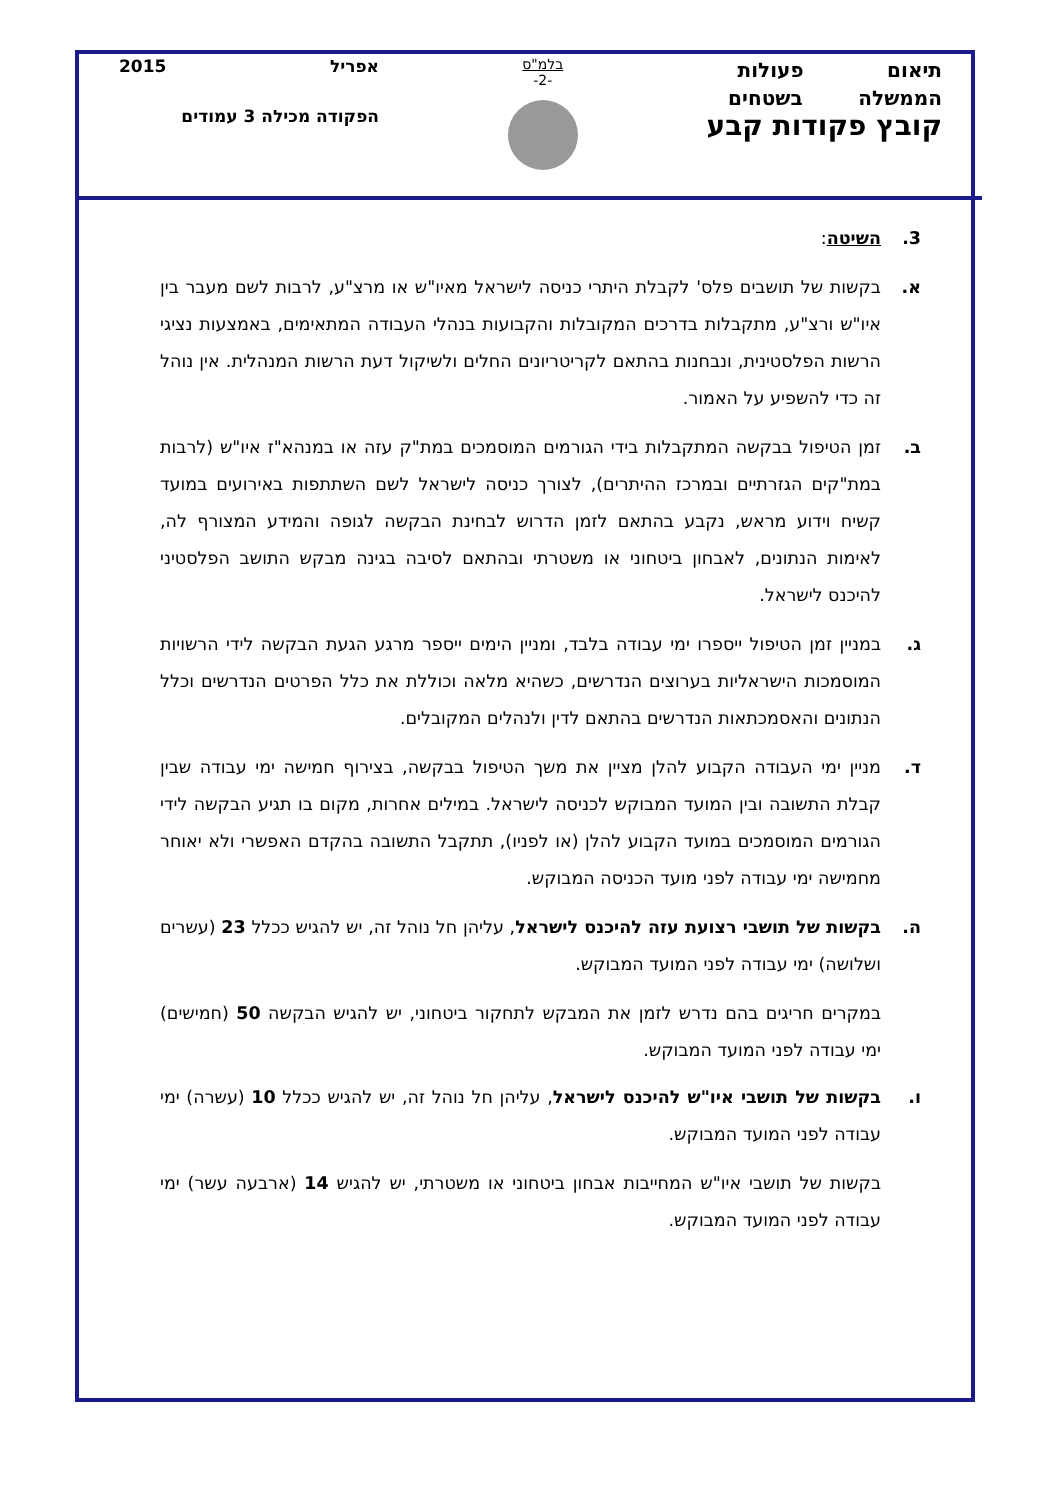תיאום פעולות
הממשלה בשטחים
קובץ פקודות קבע
בלמ"ס
-2-
אפריל 2015
הפקודה מכילה 3 עמודים
3. השיטה:
א. בקשות של תושבים פלס' לקבלת היתרי כניסה לישראל מאיו"ש או מרצ"ע, לרבות לשם מעבר בין איו"ש ורצ"ע, מתקבלות בדרכים המקובלות והקבועות בנהלי העבודה המתאימים, באמצעות נציגי הרשות הפלסטינית, ונבחנות בהתאם לקריטריונים החלים ולשיקול דעת הרשות המנהלית. אין נוהל זה כדי להשפיע על האמור.
ב. זמן הטיפול בבקשה המתקבלות בידי הגורמים המוסמכים במת"ק עזה או במנהא"ז איו"ש (לרבות במת"קים הגזרתיים ובמרכז ההיתרים), לצורך כניסה לישראל לשם השתתפות באירועים במועד קשיח וידוע מראש, נקבע בהתאם לזמן הדרוש לבחינת הבקשה לגופה והמידע המצורף לה, לאימות הנתונים, לאבחון ביטחוני או משטרתי ובהתאם לסיבה בגינה מבקש התושב הפלסטיני להיכנס לישראל.
ג. במניין זמן הטיפול ייספרו ימי עבודה בלבד, ומניין הימים ייספר מרגע הגעת הבקשה לידי הרשויות המוסמכות הישראליות בערוצים הנדרשים, כשהיא מלאה וכוללת את כלל הפרטים הנדרשים וכלל הנתונים והאסמכתאות הנדרשים בהתאם לדין ולנהלים המקובלים.
ד. מניין ימי העבודה הקבוע להלן מציין את משך הטיפול בבקשה, בצירוף חמישה ימי עבודה שבין קבלת התשובה ובין המועד המבוקש לכניסה לישראל. במילים אחרות, מקום בו תגיע הבקשה לידי הגורמים המוסמכים במועד הקבוע להלן (או לפניו), תתקבל התשובה בהקדם האפשרי ולא יאוחר מחמישה ימי עבודה לפני מועד הכניסה המבוקש.
ה. בקשות של תושבי רצועת עזה להיכנס לישראל, עליהן חל נוהל זה, יש להגיש ככלל 23 (עשרים ושלושה) ימי עבודה לפני המועד המבוקש.
במקרים חריגים בהם נדרש לזמן את המבקש לתחקור ביטחוני, יש להגיש הבקשה 50 (חמישים) ימי עבודה לפני המועד המבוקש.
ו. בקשות של תושבי איו"ש להיכנס לישראל, עליהן חל נוהל זה, יש להגיש ככלל 10 (עשרה) ימי עבודה לפני המועד המבוקש.
בקשות של תושבי איו"ש המחייבות אבחון ביטחוני או משטרתי, יש להגיש 14 (ארבעה עשר) ימי עבודה לפני המועד המבוקש.